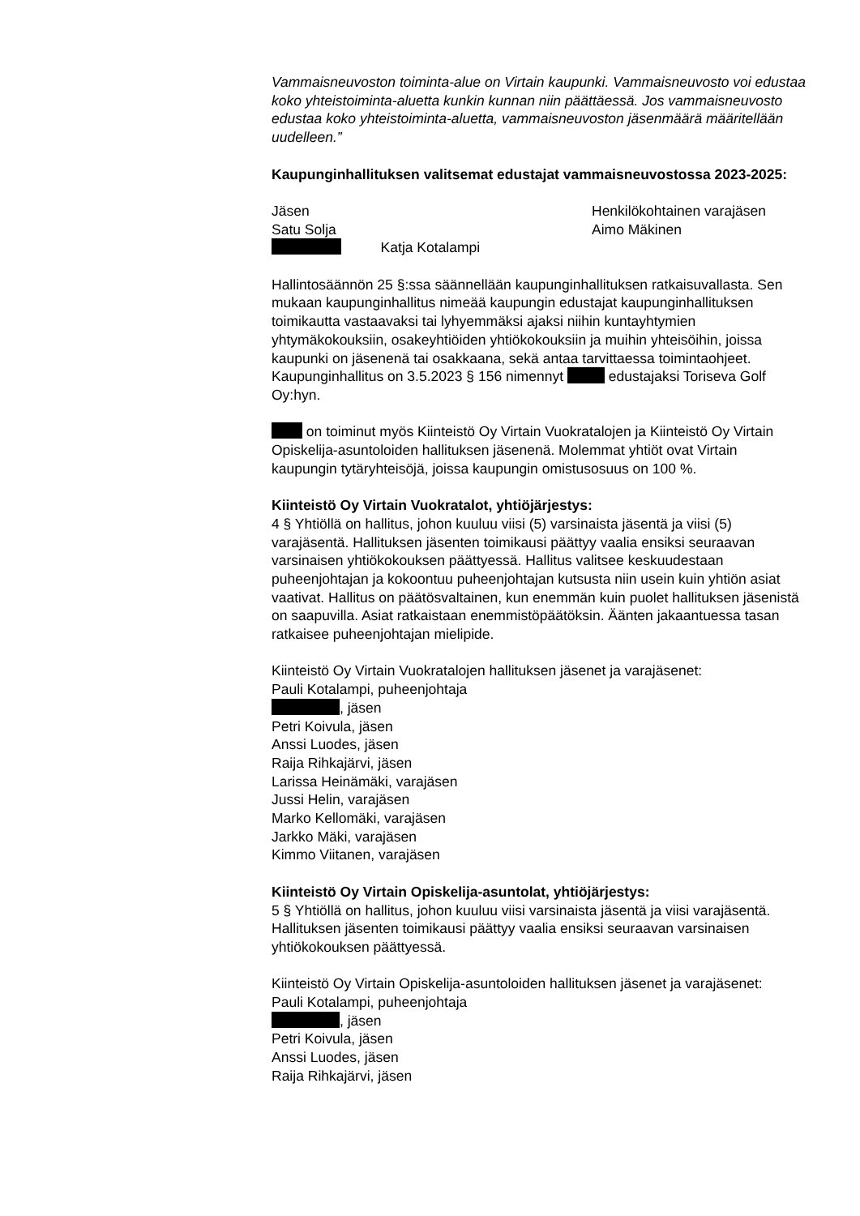Vammaisneuvoston toiminta-alue on Virtain kaupunki. Vammaisneuvosto voi edustaa koko yhteistoiminta-aluetta kunkin kunnan niin päättäessä. Jos vammaisneuvosto edustaa koko yhteistoiminta-aluetta, vammaisneuvoston jäsenmäärä määritellään uudelleen.”
Kaupunginhallituksen valitsemat edustajat vammaisneuvostossa 2023-2025:
Jäsen Henkilökohtainen varajäsen
Satu Solja Aimo Mäkinen
Katja Kotalampi
Hallintosäännön 25 §:ssa säännellään kaupunginhallituksen ratkaisuvallasta. Sen mukaan kaupunginhallitus nimeää kaupungin edustajat kaupunginhallituksen toimikautta vastaavaksi tai lyhyemmäksi ajaksi niihin kuntayhtymien yhtymäkokouksiin, osakeyhtiöiden yhtiökokouksiin ja muihin yhteisöihin, joissa kaupunki on jäsenenä tai osakkaana, sekä antaa tarvittaessa toimintaohjeet. Kaupunginhallitus on 3.5.2023 § 156 nimennyt edustajaksi Toriseva Golf Oy:hyn.
on toiminut myös Kiinteistö Oy Virtain Vuokratalojen ja Kiinteistö Oy Virtain Opiskelija-asuntoloiden hallituksen jäsenenä. Molemmat yhtiöt ovat Virtain kaupungin tytäryhteisöjä, joissa kaupungin omistusosuus on 100 %.
Kiinteistö Oy Virtain Vuokratalot, yhtiöjärjestys:
4 § Yhtiöllä on hallitus, johon kuuluu viisi (5) varsinaista jäsentä ja viisi (5) varajäsentä. Hallituksen jäsenten toimikausi päättyy vaalia ensiksi seuraavan varsinaisen yhtiökokouksen päättyessä. Hallitus valitsee keskuudestaan puheenjohtajan ja kokoontuu puheenjohtajan kutsusta niin usein kuin yhtiön asiat vaativat. Hallitus on päätösvaltainen, kun enemmän kuin puolet hallituksen jäsenistä on saapuvilla. Asiat ratkaistaan enemmistöpäätöksin. Äänten jakaantuessa tasan ratkaisee puheenjohtajan mielipide.
Kiinteistö Oy Virtain Vuokratalojen hallituksen jäsenet ja varajäsenet:
Pauli Kotalampi, puheenjohtaja
, jäsen
Petri Koivula, jäsen
Anssi Luodes, jäsen
Raija Rihkajärvi, jäsen
Larissa Heinämäki, varajäsen
Jussi Helin, varajäsen
Marko Kellomäki, varajäsen
Jarkko Mäki, varajäsen
Kimmo Viitanen, varajäsen
Kiinteistö Oy Virtain Opiskelija-asuntolat, yhtiöjärjestys:
5 § Yhtiöllä on hallitus, johon kuuluu viisi varsinaista jäsentä ja viisi varajäsentä. Hallituksen jäsenten toimikausi päättyy vaalia ensiksi seuraavan varsinaisen yhtiökokouksen päättyessä.
Kiinteistö Oy Virtain Opiskelija-asuntoloiden hallituksen jäsenet ja varajäsenet:
Pauli Kotalampi, puheenjohtaja
, jäsen
Petri Koivula, jäsen
Anssi Luodes, jäsen
Raija Rihkajärvi, jäsen